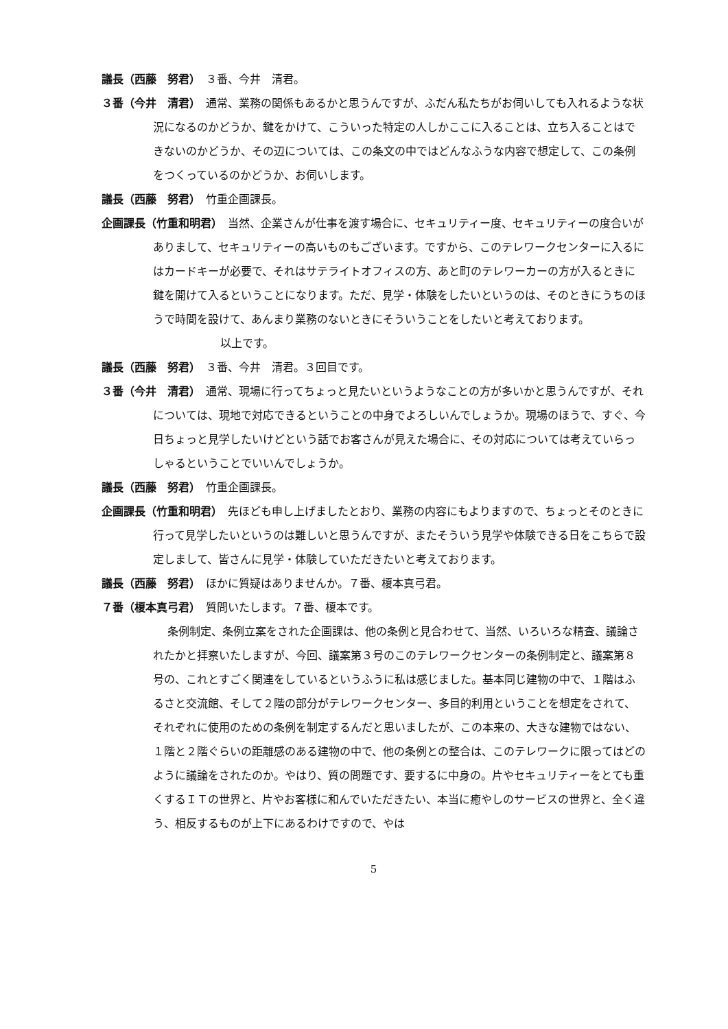議長（西藤　努君）　３番、今井　清君。
３番（今井　清君）　通常、業務の関係もあるかと思うんですが、ふだん私たちがお伺いしても入れるような状況になるのかどうか、鍵をかけて、こういった特定の人しかここに入ることは、立ち入ることはできないのかどうか、その辺については、この条文の中ではどんなふうな内容で想定して、この条例をつくっているのかどうか、お伺いします。
議長（西藤　努君）　竹重企画課長。
企画課長（竹重和明君）　当然、企業さんが仕事を渡す場合に、セキュリティー度、セキュリティーの度合いがありまして、セキュリティーの高いものもございます。ですから、このテレワークセンターに入るにはカードキーが必要で、それはサテライトオフィスの方、あと町のテレワーカーの方が入るときに鍵を開けて入るということになります。ただ、見学・体験をしたいというのは、そのときにうちのほうで時間を設けて、あんまり業務のないときにそういうことをしたいと考えております。
　　　　　以上です。
議長（西藤　努君）　３番、今井　清君。３回目です。
３番（今井　清君）　通常、現場に行ってちょっと見たいというようなことの方が多いかと思うんですが、それについては、現地で対応できるということの中身でよろしいんでしょうか。現場のほうで、すぐ、今日ちょっと見学したいけどという話でお客さんが見えた場合に、その対応については考えていらっしゃるということでいいんでしょうか。
議長（西藤　努君）　竹重企画課長。
企画課長（竹重和明君）　先ほども申し上げましたとおり、業務の内容にもよりますので、ちょっとそのときに行って見学したいというのは難しいと思うんですが、またそういう見学や体験できる日をこちらで設定しまして、皆さんに見学・体験していただきたいと考えております。
議長（西藤　努君）　ほかに質疑はありませんか。７番、榎本真弓君。
７番（榎本真弓君）　質問いたします。７番、榎本です。
　　　　　　条例制定、条例立案をされた企画課は、他の条例と見合わせて、当然、いろいろな精査、議論されたかと拝察いたしますが、今回、議案第３号のこのテレワークセンターの条例制定と、議案第８号の、これとすごく関連をしているというふうに私は感じました。基本同じ建物の中で、１階はふるさと交流館、そして２階の部分がテレワークセンター、多目的利用ということを想定をされて、それぞれに使用のための条例を制定するんだと思いましたが、この本来の、大きな建物ではない、１階と２階ぐらいの距離感のある建物の中で、他の条例との整合は、このテレワークに限ってはどのように議論をされたのか。やはり、質の問題です、要するに中身の。片やセキュリティーをとても重くするＩＴの世界と、片やお客様に和んでいただきたい、本当に癒やしのサービスの世界と、全く違う、相反するものが上下にあるわけですので、やは
5